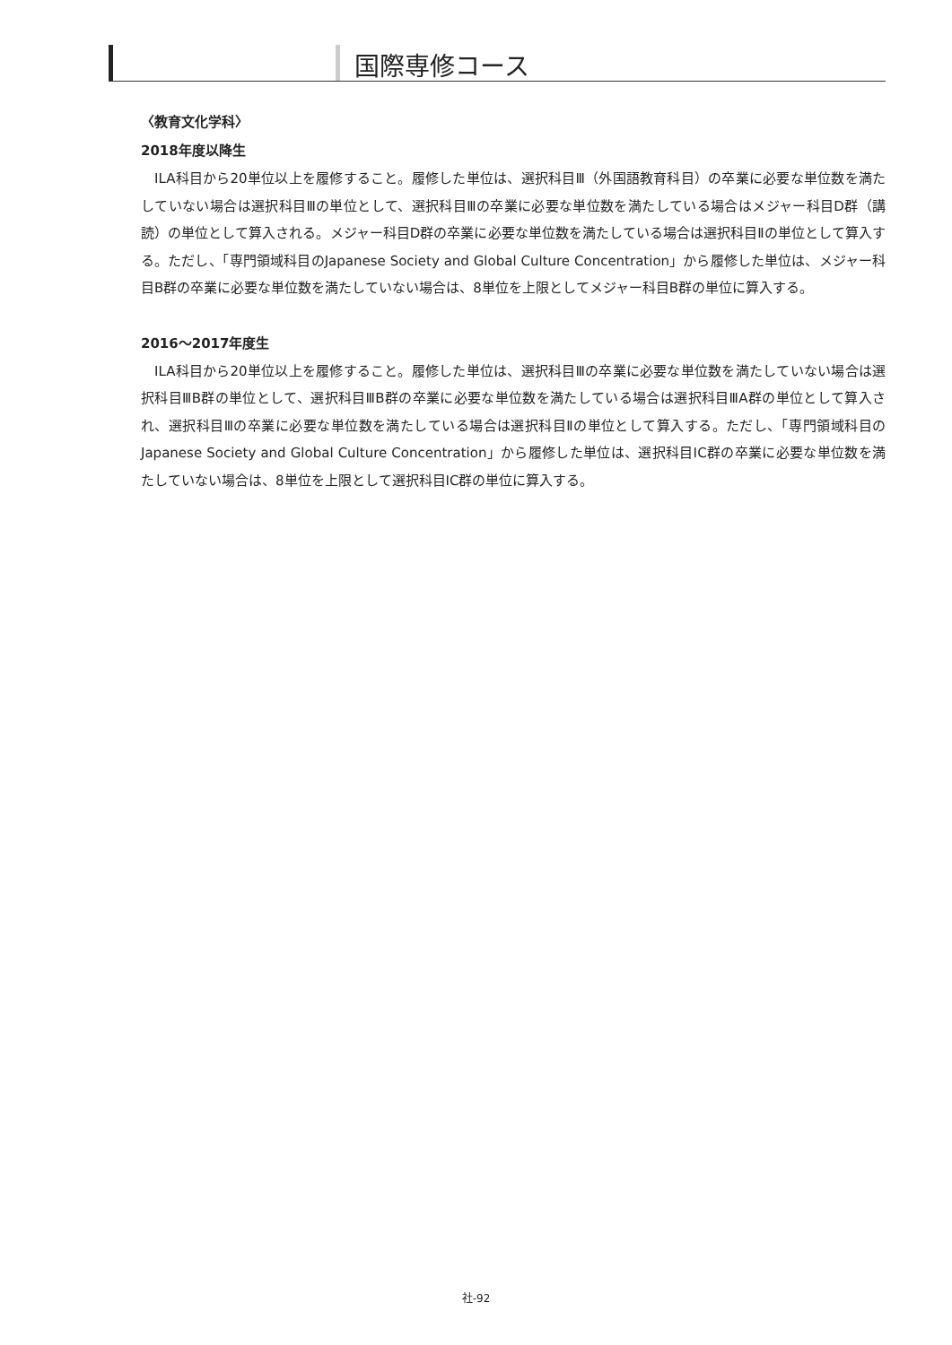国際専修コース
〈教育文化学科〉
2018年度以降生
ILA科目から20単位以上を履修すること。履修した単位は、選択科目Ⅲ（外国語教育科目）の卒業に必要な単位数を満たしていない場合は選択科目Ⅲの単位として、選択科目Ⅲの卒業に必要な単位数を満たしている場合はメジャー科目D群（講読）の単位として算入される。メジャー科目D群の卒業に必要な単位数を満たしている場合は選択科目Ⅱの単位として算入する。ただし、「専門領域科目のJapanese Society and Global Culture Concentration」から履修した単位は、メジャー科目B群の卒業に必要な単位数を満たしていない場合は、8単位を上限としてメジャー科目B群の単位に算入する。
2016～2017年度生
ILA科目から20単位以上を履修すること。履修した単位は、選択科目Ⅲの卒業に必要な単位数を満たしていない場合は選択科目ⅢB群の単位として、選択科目ⅢB群の卒業に必要な単位数を満たしている場合は選択科目ⅢA群の単位として算入され、選択科目Ⅲの卒業に必要な単位数を満たしている場合は選択科目Ⅱの単位として算入する。ただし、「専門領域科目のJapanese Society and Global Culture Concentration」から履修した単位は、選択科目ⅠC群の卒業に必要な単位数を満たしていない場合は、8単位を上限として選択科目ⅠC群の単位に算入する。
社-92